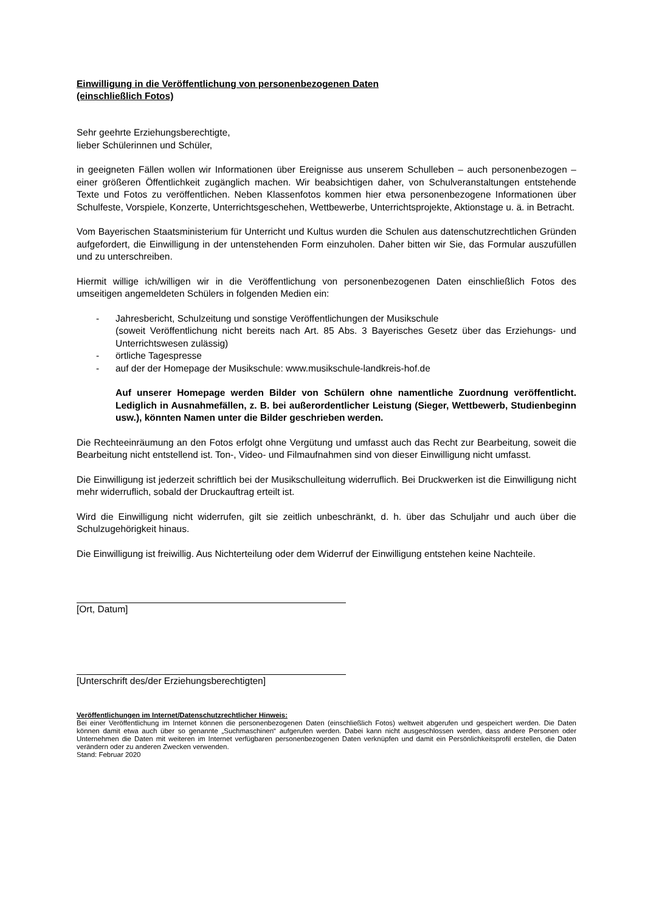Einwilligung in die Veröffentlichung von personenbezogenen Daten
(einschließlich Fotos)
Sehr geehrte Erziehungsberechtigte,
lieber Schülerinnen und Schüler,
in geeigneten Fällen wollen wir Informationen über Ereignisse aus unserem Schulleben – auch personenbezogen – einer größeren Öffentlichkeit zugänglich machen. Wir beabsichtigen daher, von Schulveranstaltungen entstehende Texte und Fotos zu veröffentlichen. Neben Klassenfotos kommen hier etwa personenbezogene Informationen über Schulfeste, Vorspiele, Konzerte, Unterrichtsgeschehen, Wettbewerbe, Unterrichtsprojekte, Aktionstage u. ä. in Betracht.
Vom Bayerischen Staatsministerium für Unterricht und Kultus wurden die Schulen aus datenschutzrechtlichen Gründen aufgefordert, die Einwilligung in der untenstehenden Form einzuholen. Daher bitten wir Sie, das Formular auszufüllen und zu unterschreiben.
Hiermit willige ich/willigen wir in die Veröffentlichung von personenbezogenen Daten einschließlich Fotos des umseitigen angemeldeten Schülers in folgenden Medien ein:
- Jahresbericht, Schulzeitung und sonstige Veröffentlichungen der Musikschule
(soweit Veröffentlichung nicht bereits nach Art. 85 Abs. 3 Bayerisches Gesetz über das Erziehungs- und Unterrichtswesen zulässig)
- örtliche Tagespresse
- auf der der Homepage der Musikschule: www.musikschule-landkreis-hof.de
Auf unserer Homepage werden Bilder von Schülern ohne namentliche Zuordnung veröffentlicht. Lediglich in Ausnahmefällen, z. B. bei außerordentlicher Leistung (Sieger, Wettbewerb, Studienbeginn usw.), könnten Namen unter die Bilder geschrieben werden.
Die Rechteeinräumung an den Fotos erfolgt ohne Vergütung und umfasst auch das Recht zur Bearbeitung, soweit die Bearbeitung nicht entstellend ist. Ton-, Video- und Filmaufnahmen sind von dieser Einwilligung nicht umfasst.
Die Einwilligung ist jederzeit schriftlich bei der Musikschulleitung widerruflich. Bei Druckwerken ist die Einwilligung nicht mehr widerruflich, sobald der Druckauftrag erteilt ist.
Wird die Einwilligung nicht widerrufen, gilt sie zeitlich unbeschränkt, d. h. über das Schuljahr und auch über die Schulzugehörigkeit hinaus.
Die Einwilligung ist freiwillig. Aus Nichterteilung oder dem Widerruf der Einwilligung entstehen keine Nachteile.
[Ort, Datum]
[Unterschrift des/der Erziehungsberechtigten]
Veröffentlichungen im Internet/Datenschutzrechtlicher Hinweis:
Bei einer Veröffentlichung im Internet können die personenbezogenen Daten (einschließlich Fotos) weltweit abgerufen und gespeichert werden. Die Daten können damit etwa auch über so genannte „Suchmaschinen“ aufgerufen werden. Dabei kann nicht ausgeschlossen werden, dass andere Personen oder Unternehmen die Daten mit weiteren im Internet verfügbaren personenbezogenen Daten verknüpfen und damit ein Persönlichkeitsprofil erstellen, die Daten verändern oder zu anderen Zwecken verwenden.
Stand: Februar 2020